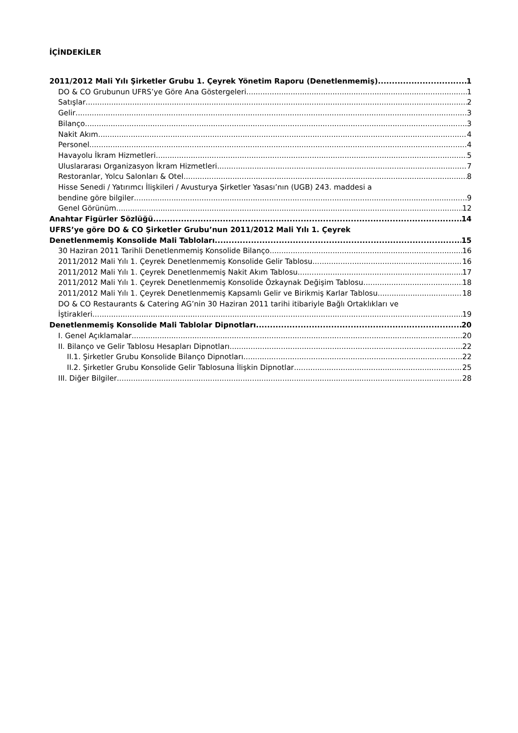İÇİNDEKİLER
2011/2012 Mali Yılı Şirketler Grubu 1. Çeyrek Yönetim Raporu (Denetlenmemiş) 1
DO & CO Grubunun UFRS’ye Göre Ana Göstergeleri 1
Satışlar 2
Gelir 3
Bilanço 3
Nakit Akım 4
Personel 4
Havayolu İkram Hizmetleri 5
Uluslararası Organizasyon İkram Hizmetleri 7
Restoranlar, Yolcu Salonları & Otel 8
Hisse Senedi / Yatırımcı İlişkileri / Avusturya Şirketler Yasası’nın (UGB) 243. maddesi a
bendine göre bilgiler 9
Genel Görünüm 12
Anahtar Figürler Sözlüğü 14
UFRS’ye göre DO & CO Şirketler Grubu’nun 2011/2012 Mali Yılı 1. Çeyrek
Denetlenmemiş Konsolide Mali Tabloları 15
30 Haziran 2011 Tarihli Denetlenmemiş Konsolide Bilanço 16
2011/2012 Mali Yılı 1. Çeyrek Denetlenmemiş Konsolide Gelir Tablosu 16
2011/2012 Mali Yılı 1. Çeyrek Denetlenmemiş Nakit Akım Tablosu 17
2011/2012 Mali Yılı 1. Çeyrek Denetlenmemiş Konsolide Özkaynak Değişim Tablosu 18
2011/2012 Mali Yılı 1. Çeyrek Denetlenmemiş Kapsamlı Gelir ve Birikmiş Karlar Tablosu 18
DO & CO Restaurants & Catering AG’nin 30 Haziran 2011 tarihi itibariyle Bağlı Ortaklıkları ve
İştirakleri 19
Denetlenmemiş Konsolide Mali Tablolar Dipnotları 20
I. Genel Açıklamalar 20
II. Bilanço ve Gelir Tablosu Hesapları Dipnotları 22
II.1. Şirketler Grubu Konsolide Bilanço Dipnotları 22
II.2. Şirketler Grubu Konsolide Gelir Tablosuna İlişkin Dipnotlar 25
III. Diğer Bilgiler 28